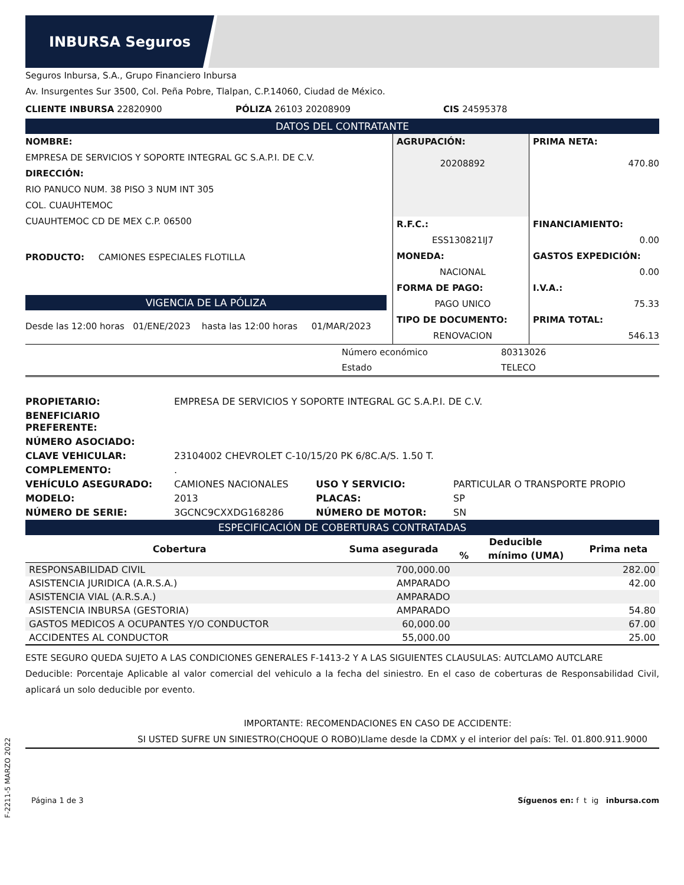INBURSA Seguros
Seguros Inbursa, S.A., Grupo Financiero Inbursa
Av. Insurgentes Sur 3500, Col. Peña Pobre, Tlalpan, C.P.14060, Ciudad de México.
CLIENTE INBURSA 22820900 PÓLIZA 26103 20208909 CIS 24595378
DATOS DEL CONTRATANTE
NOMBRE:
EMPRESA DE SERVICIOS Y SOPORTE INTEGRAL GC S.A.P.I. DE C.V.
DIRECCIÓN:
RIO PANUCO NUM. 38 PISO 3 NUM INT 305
COL. CUAUHTEMOC
CUAUHTEMOC CD DE MEX C.P. 06500
PRODUCTO: CAMIONES ESPECIALES FLOTILLA
VIGENCIA DE LA PÓLIZA
Desde las 12:00 horas 01/ENE/2023 hasta las 12:00 horas 01/MAR/2023
AGRUPACIÓN:
20208892
R.F.C.:
ESS130821IJ7
MONEDA:
NACIONAL
FORMA DE PAGO:
PAGO UNICO
TIPO DE DOCUMENTO:
RENOVACION
PRIMA NETA:
470.80
FINANCIAMIENTO:
0.00
GASTOS EXPEDICIÓN:
0.00
I.V.A.:
75.33
PRIMA TOTAL:
546.13
Número económico 80313026
Estado TELECO
| PROPIETARIO: | EMPRESA DE SERVICIOS Y SOPORTE INTEGRAL GC S.A.P.I. DE C.V. | | |
| BENEFICIARIO PREFERENTE: | | | |
| NÚMERO ASOCIADO: | | | |
| CLAVE VEHICULAR: | 23104002 CHEVROLET C-10/15/20 PK 6/8C.A/S. 1.50 T. | | |
| COMPLEMENTO: | . | | |
| VEHÍCULO ASEGURADO: | CAMIONES NACIONALES | USO Y SERVICIO: | PARTICULAR O TRANSPORTE PROPIO |
| MODELO: | 2013 | PLACAS: | SP |
| NÚMERO DE SERIE: | 3GCNC9CXXDG168286 | NÚMERO DE MOTOR: | SN |
ESPECIFICACIÓN DE COBERTURAS CONTRATADAS
| Cobertura | Suma asegurada | Deducible | | Prima neta |
| --- | --- | --- | --- | --- |
| | | % | mínimo (UMA) | |
| RESPONSABILIDAD CIVIL | 700,000.00 | | | 282.00 |
| ASISTENCIA JURIDICA (A.R.S.A.) | AMPARADO | | | 42.00 |
| ASISTENCIA VIAL (A.R.S.A.) | AMPARADO | | | |
| ASISTENCIA INBURSA (GESTORIA) | AMPARADO | | | 54.80 |
| GASTOS MEDICOS A OCUPANTES Y/O CONDUCTOR | 60,000.00 | | | 67.00 |
| ACCIDENTES AL CONDUCTOR | 55,000.00 | | | 25.00 |
ESTE SEGURO QUEDA SUJETO A LAS CONDICIONES GENERALES F-1413-2 Y A LAS SIGUIENTES CLAUSULAS: AUTCLAMO AUTCLARE
Deducible: Porcentaje Aplicable al valor comercial del vehiculo a la fecha del siniestro. En el caso de coberturas de Responsabilidad Civil, aplicará un solo deducible por evento.
IMPORTANTE: RECOMENDACIONES EN CASO DE ACCIDENTE:
SI USTED SUFRE UN SINIESTRO(CHOQUE O ROBO)Llame desde la CDMX y el interior del país: Tel. 01.800.911.9000
Página 1 de 3 Síguenos en: f t ig inbursa.com
F-2211-5 MARZO 2022